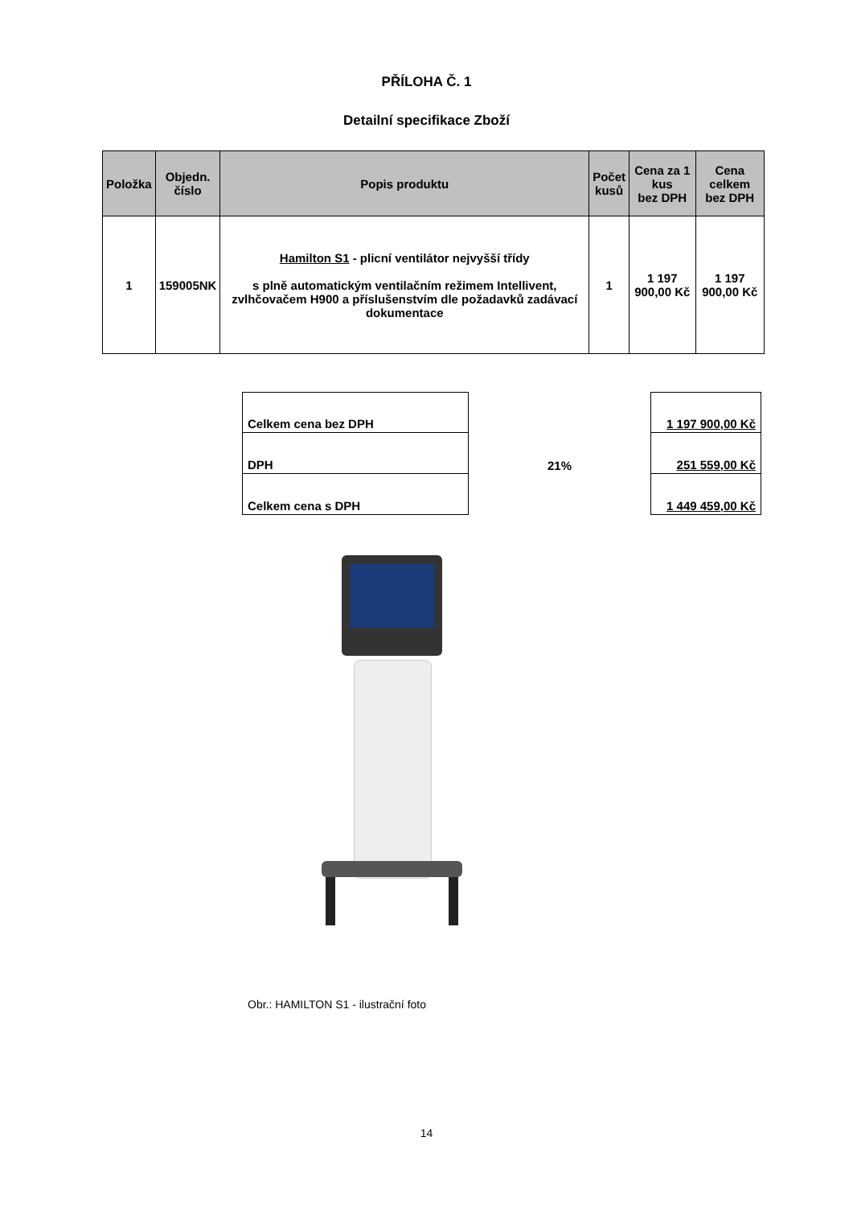PŘÍLOHA Č. 1
Detailní specifikace Zboží
| Položka | Objedn. číslo | Popis produktu | Počet kusů | Cena za 1 kus bez DPH | Cena celkem bez DPH |
| --- | --- | --- | --- | --- | --- |
| 1 | 159005NK | Hamilton S1 - plicní ventilátor nejvyšší třídy s plně automatickým ventilačním režimem Intellivent, zvlhčovačem H900 a příslušenstvím dle požadavků zadávací dokumentace | 1 | 1 197 900,00 Kč | 1 197 900,00 Kč |
Celkem cena bez DPH
DPH
Celkem cena s DPH
21% 1 197 900,00 Kč
251 559,00 Kč
1 449 459,00 Kč
Obr.: HAMILTON S1 - ilustrační foto
14